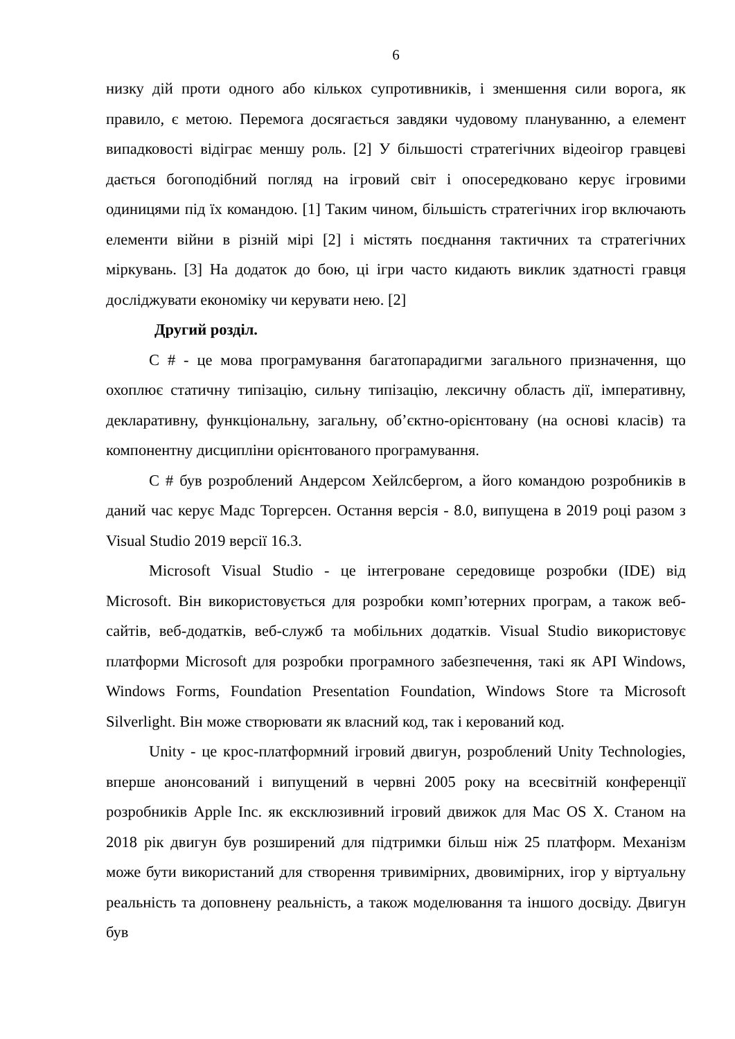6
низку дій проти одного або кількох супротивників, і зменшення сили ворога, як правило, є метою. Перемога досягається завдяки чудовому плануванню, а елемент випадковості відіграє меншу роль. [2] У більшості стратегічних відеоігор гравцеві дається богоподібний погляд на ігровий світ і опосередковано керує ігровими одиницями під їх командою. [1] Таким чином, більшість стратегічних ігор включають елементи війни в різній мірі [2] і містять поєднання тактичних та стратегічних міркувань. [3] На додаток до бою, ці ігри часто кидають виклик здатності гравця досліджувати економіку чи керувати нею. [2]
Другий розділ.
C # - це мова програмування багатопарадигми загального призначення, що охоплює статичну типізацію, сильну типізацію, лексичну область дії, імперативну, декларативну, функціональну, загальну, об’єктно-орієнтовану (на основі класів) та компонентну дисципліни орієнтованого програмування.
C # був розроблений Андерсом Хейлсбергом, а його командою розробників в даний час керує Мадс Торгерсен. Остання версія - 8.0, випущена в 2019 році разом з Visual Studio 2019 версії 16.3.
Microsoft Visual Studio - це інтегроване середовище розробки (IDE) від Microsoft. Він використовується для розробки комп’ютерних програм, а також веб-сайтів, веб-додатків, веб-служб та мобільних додатків. Visual Studio використовує платформи Microsoft для розробки програмного забезпечення, такі як API Windows, Windows Forms, Foundation Presentation Foundation, Windows Store та Microsoft Silverlight. Він може створювати як власний код, так і керований код.
Unity - це крос-платформний ігровий двигун, розроблений Unity Technologies, вперше анонсований і випущений в червні 2005 року на всесвітній конференції розробників Apple Inc. як ексклюзивний ігровий движок для Mac OS X. Станом на 2018 рік двигун був розширений для підтримки більш ніж 25 платформ. Механізм може бути використаний для створення тривимірних, двовимірних, ігор у віртуальну реальність та доповнену реальність, а також моделювання та іншого досвіду. Двигун був